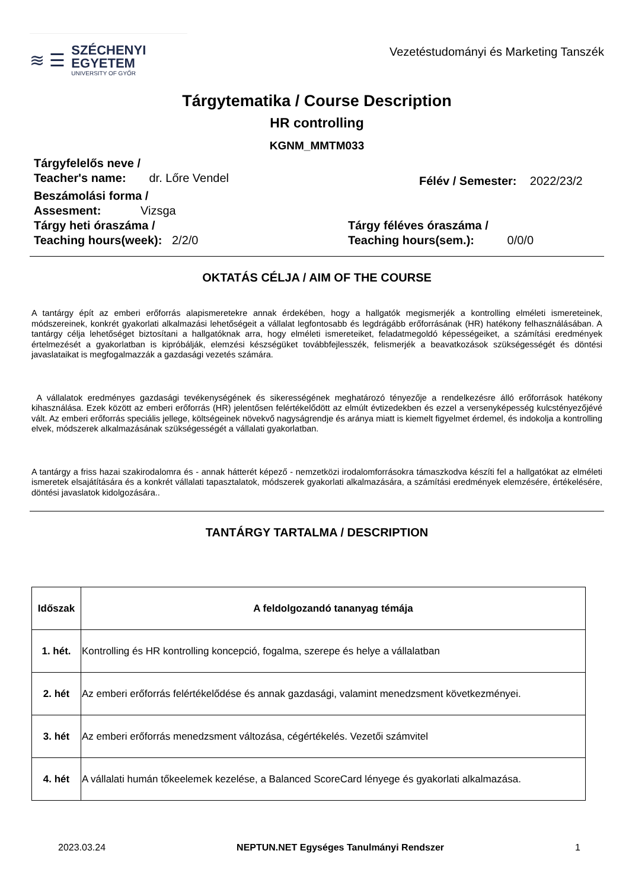≋ ☰
SZÉCHENYI
EGYETEM
UNIVERSITY OF GYŐR
Vezetéstudományi és Marketing Tanszék
Tárgytematika / Course Description
HR controlling
KGNM_MMTM033
Tárgyfelelős neve /
Teacher's name: dr. Lőre Vendel
Félév / Semester: 2022/23/2
Beszámolási forma /
Assesment: Vizsga
Tárgy heti óraszáma /
Teaching hours(week): 2/2/0
Tárgy féléves óraszáma /
Teaching hours(sem.): 0/0/0
OKTATÁS CÉLJA / AIM OF THE COURSE
A tantárgy épít az emberi erőforrás alapismeretekre annak érdekében, hogy a hallgatók megismerjék a kontrolling elméleti ismereteinek, módszereinek, konkrét gyakorlati alkalmazási lehetőségeit a vállalat legfontosabb és legdrágább erőforrásának (HR) hatékony felhasználásában. A tantárgy célja lehetőséget biztosítani a hallgatóknak arra, hogy elméleti ismereteiket, feladatmegoldó képességeiket, a számítási eredmények értelmezését a gyakorlatban is kipróbálják, elemzési készségüket továbbfejlesszék, felismerjék a beavatkozások szükségességét és döntési javaslataikat is megfogalmazzák a gazdasági vezetés számára.
A vállalatok eredményes gazdasági tevékenységének és sikerességének meghatározó tényezője a rendelkezésre álló erőforrások hatékony kihasználása. Ezek között az emberi erőforrás (HR) jelentősen felértékelődött az elmúlt évtizedekben és ezzel a versenyképesség kulcstényezőjévé vált. Az emberi erőforrás speciális jellege, költségeinek növekvő nagyságrendje és aránya miatt is kiemelt figyelmet érdemel, és indokolja a kontrolling elvek, módszerek alkalmazásának szükségességét a vállalati gyakorlatban.
A tantárgy a friss hazai szakirodalomra és - annak hátterét képező - nemzetközi irodalomforrásokra támaszkodva készíti fel a hallgatókat az elméleti ismeretek elsajátítására és a konkrét vállalati tapasztalatok, módszerek gyakorlati alkalmazására, a számítási eredmények elemzésére, értékelésére, döntési javaslatok kidolgozására..
TANTÁRGY TARTALMA / DESCRIPTION
| Időszak | A feldolgozandó tananyag témája |
| --- | --- |
| 1. hét. | Kontrolling és HR kontrolling koncepció, fogalma, szerepe és helye a vállalatban |
| 2. hét | Az emberi erőforrás felértékelődése és annak gazdasági, valamint menedzsment következményei. |
| 3. hét | Az emberi erőforrás menedzsment változása, cégértékelés. Vezetői számvitel |
| 4. hét | A vállalati humán tőkeelemek kezelése, a Balanced ScoreCard lényege és gyakorlati alkalmazása. |
2023.03.24 NEPTUN.NET Egységes Tanulmányi Rendszer 1